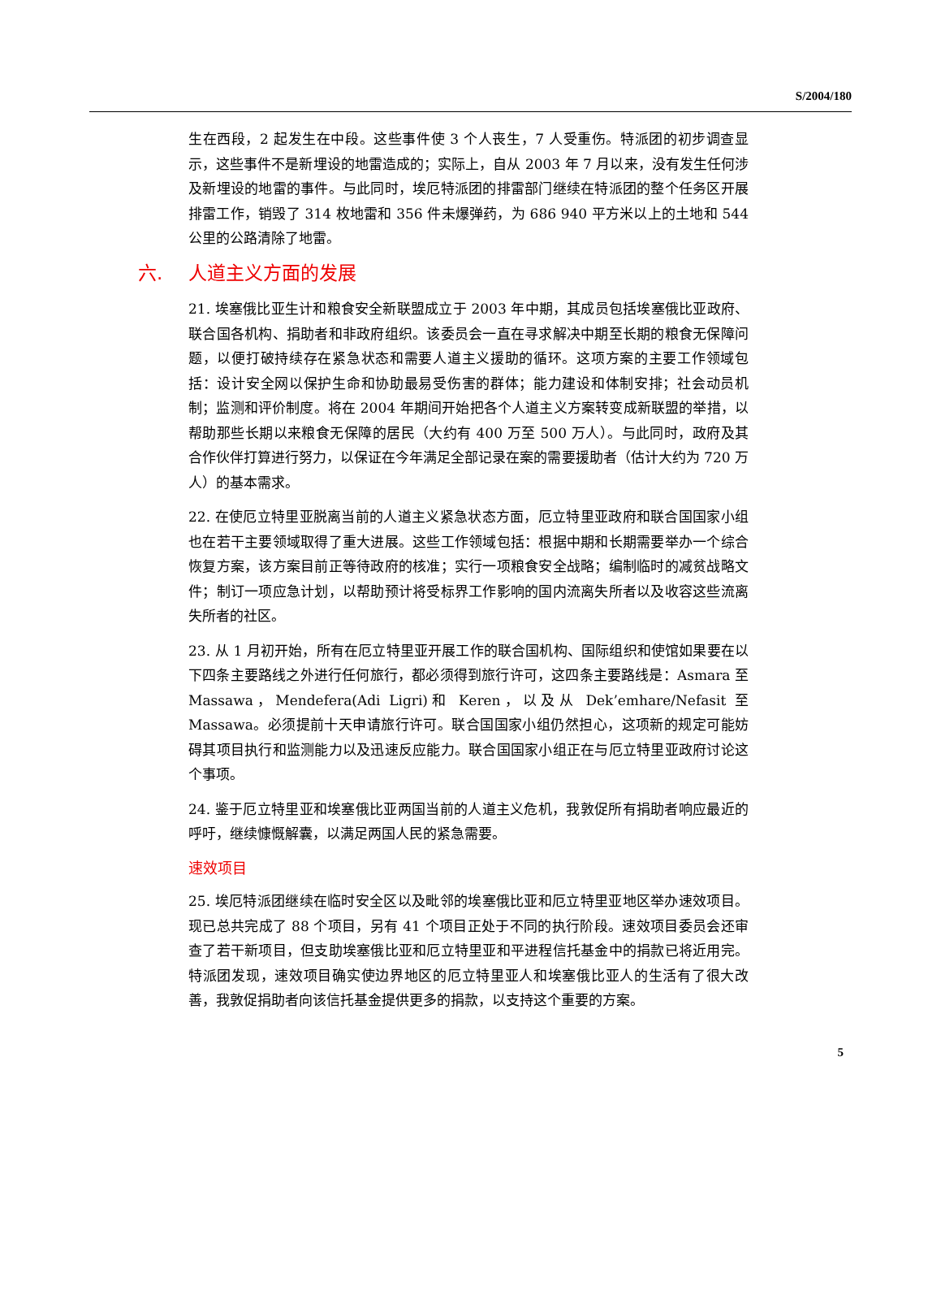S/2004/180
生在西段，2 起发生在中段。这些事件使 3 个人丧生，7 人受重伤。特派团的初步调查显示，这些事件不是新埋设的地雷造成的；实际上，自从 2003 年 7 月以来，没有发生任何涉及新埋设的地雷的事件。与此同时，埃厄特派团的排雷部门继续在特派团的整个任务区开展排雷工作，销毁了 314 枚地雷和 356 件未爆弹药，为 686 940 平方米以上的土地和 544 公里的公路清除了地雷。
六. 人道主义方面的发展
21. 埃塞俄比亚生计和粮食安全新联盟成立于 2003 年中期，其成员包括埃塞俄比亚政府、联合国各机构、捐助者和非政府组织。该委员会一直在寻求解决中期至长期的粮食无保障问题，以便打破持续存在紧急状态和需要人道主义援助的循环。这项方案的主要工作领域包括：设计安全网以保护生命和协助最易受伤害的群体；能力建设和体制安排；社会动员机制；监测和评价制度。将在 2004 年期间开始把各个人道主义方案转变成新联盟的举措，以帮助那些长期以来粮食无保障的居民（大约有 400 万至 500 万人）。与此同时，政府及其合作伙伴打算进行努力，以保证在今年满足全部记录在案的需要援助者（估计大约为 720 万人）的基本需求。
22. 在使厄立特里亚脱离当前的人道主义紧急状态方面，厄立特里亚政府和联合国国家小组也在若干主要领域取得了重大进展。这些工作领域包括：根据中期和长期需要举办一个综合恢复方案，该方案目前正等待政府的核准；实行一项粮食安全战略；编制临时的减贫战略文件；制订一项应急计划，以帮助预计将受标界工作影响的国内流离失所者以及收容这些流离失所者的社区。
23. 从 1 月初开始，所有在厄立特里亚开展工作的联合国机构、国际组织和使馆如果要在以下四条主要路线之外进行任何旅行，都必须得到旅行许可，这四条主要路线是：Asmara 至 Massawa，Mendefera(Adi Ligri)和 Keren，以及从 Dek’emhare/Nefasit 至 Massawa。必须提前十天申请旅行许可。联合国国家小组仍然担心，这项新的规定可能妨碍其项目执行和监测能力以及迅速反应能力。联合国国家小组正在与厄立特里亚政府讨论这个事项。
24. 鉴于厄立特里亚和埃塞俄比亚两国当前的人道主义危机，我敦促所有捐助者响应最近的呼吁，继续慷慨解囊，以满足两国人民的紧急需要。
速效项目
25. 埃厄特派团继续在临时安全区以及毗邻的埃塞俄比亚和厄立特里亚地区举办速效项目。现已总共完成了 88 个项目，另有 41 个项目正处于不同的执行阶段。速效项目委员会还审查了若干新项目，但支助埃塞俄比亚和厄立特里亚和平进程信托基金中的捐款已将近用完。特派团发现，速效项目确实使边界地区的厄立特里亚人和埃塞俄比亚人的生活有了很大改善，我敦促捐助者向该信托基金提供更多的捐款，以支持这个重要的方案。
5